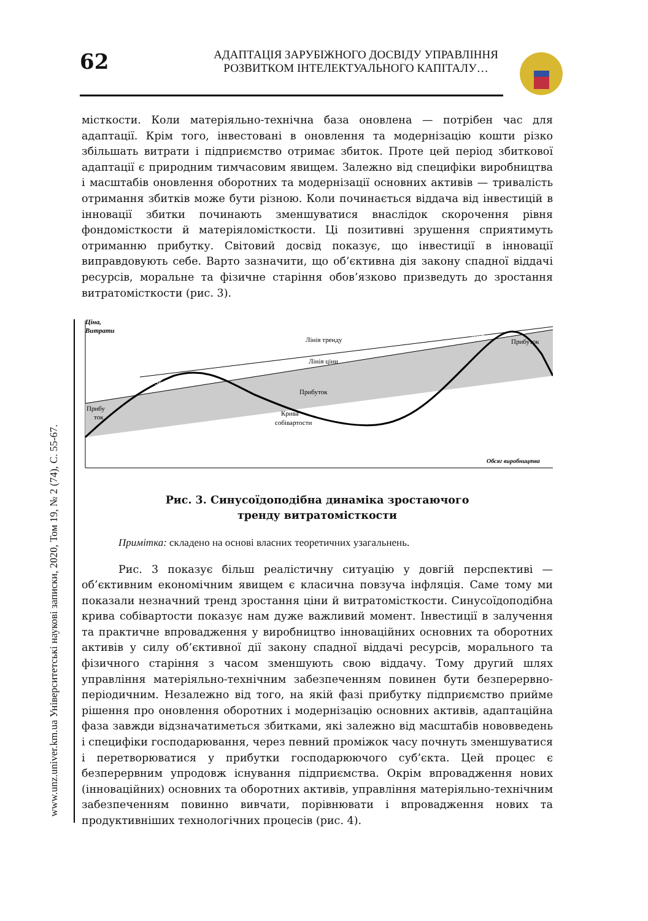www.unz.univer.km.ua Університетські наукові записки, 2020, Том 19, № 2 (74), С. 55-67.
62
АДАПТАЦІЯ ЗАРУБІЖНОГО ДОСВІДУ УПРАВЛІННЯ
РОЗВИТКОМ ІНТЕЛЕКТУАЛЬНОГО КАПІТАЛУ…
місткости. Коли матеріяльно-технічна база оновлена — потрібен час для адаптації. Крім того, інвестовані в оновлення та модернізацію кошти різко збільшать витрати і підприємство отримає збиток. Проте цей період збиткової адаптації є природним тимчасовим явищем. Залежно від специфіки виробництва і масштабів оновлення оборотних та модернізації основних активів — тривалість отримання збитків може бути різною. Коли починається віддача від інвестицій в інновації збитки починають зменшуватися внаслідок скорочення рівня фондомісткости й матеріяломісткости. Ці позитивні зрушення сприятимуть отриманню прибутку. Світовий досвід показує, що інвестиції в інновації виправдовують себе. Варто зазначити, що об’єктивна дія закону спадної віддачі ресурсів, моральне та фізичне старіння обов’язково призведуть до зростання витратомісткости (рис. 3).
Ціна,
Витрати
Лінія тренду
Лінія ціни
Збиток
Збиток
Прибуток
Прибуток
Прибу
ток
Крива
собівартости
Обсяг виробництва
Рис. 3. Синусоїдоподібна динаміка зростаючого
тренду витратомісткости
Примітка: складено на основі власних теоретичних узагальнень.
Рис. 3 показує більш реалістичну ситуацію у довгій перспективі — об’єктивним економічним явищем є класична повзуча інфляція. Саме тому ми показали незначний тренд зростання ціни й витратомісткости. Синусоїдоподібна крива собівартости показує нам дуже важливий момент. Інвестиції в залучення та практичне впровадження у виробництво інноваційних основних та оборотних активів у силу об’єктивної дії закону спадної віддачі ресурсів, морального та фізичного старіння з часом зменшують свою віддачу. Тому другий шлях управління матеріяльно-технічним забезпеченням повинен бути безперервно-періодичним. Незалежно від того, на якій фазі прибутку підприємство прийме рішення про оновлення оборотних і модернізацію основних активів, адаптаційна фаза завжди відзначатиметься збитками, які залежно від масштабів нововведень і специфіки господарювання, через певний проміжок часу почнуть зменшуватися і перетворюватися у прибутки господарюючого суб’єкта. Цей процес є безперервним упродовж існування підприємства. Окрім впровадження нових (інноваційних) основних та оборотних активів, управління матеріяльно-технічним забезпеченням повинно вивчати, порівнювати і впровадження нових та продуктивніших технологічних процесів (рис. 4).